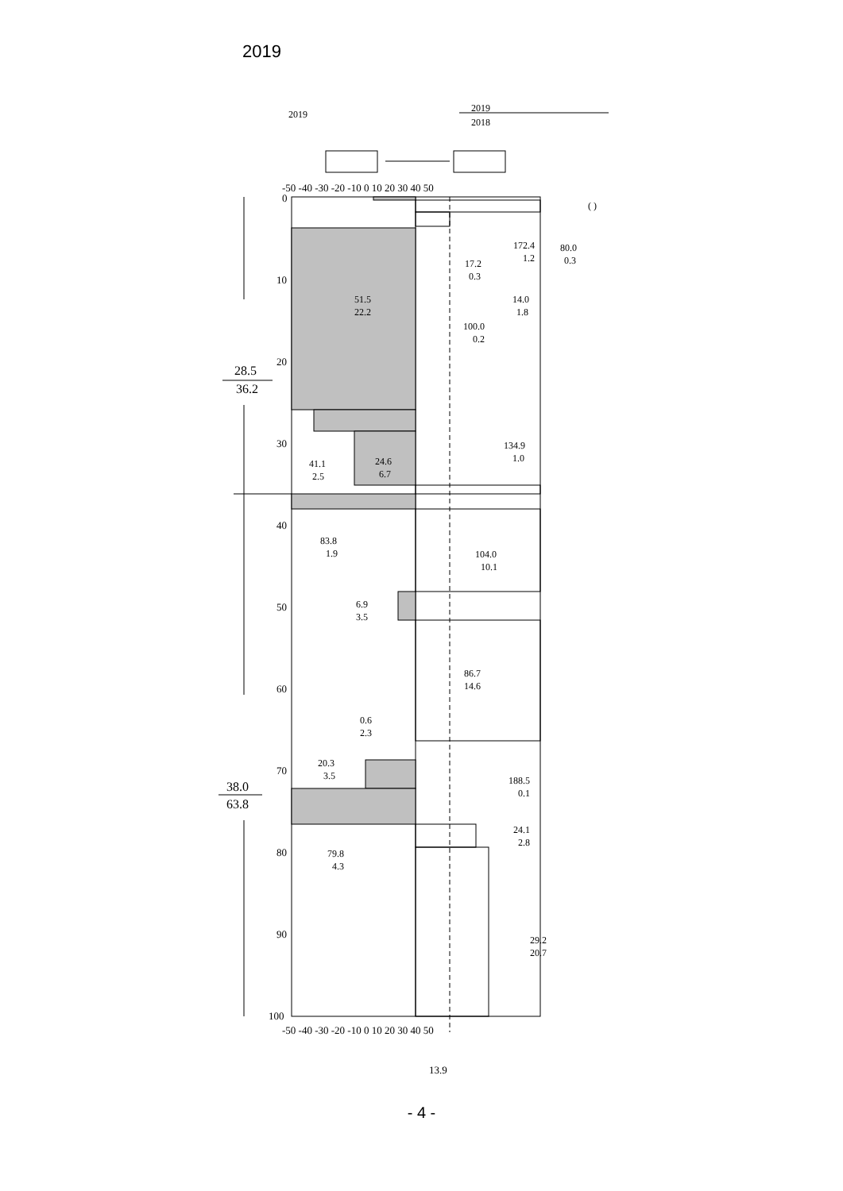2019
2019
2019
2018
-50 -40 -30 -20 -10 0 10 20 30 40 50
-50 -40 -30 -20 -10 0 10 20 30 40 50
0
10
20
30
40
50
60
70
80
90
100
( )
172.4
1.2
80.0
0.3
17.2
0.3
14.0
1.8
51.5
22.2
100.0
0.2
134.9
1.0
41.1
2.5
24.6
6.7
83.8
1.9
104.0
10.1
6.9
3.5
86.7
14.6
0.6
2.3
20.3
3.5
188.5
0.1
24.1
2.8
79.8
4.3
29.2
20.7
28.5
36.2
38.0
63.8
13.9
- 4 -